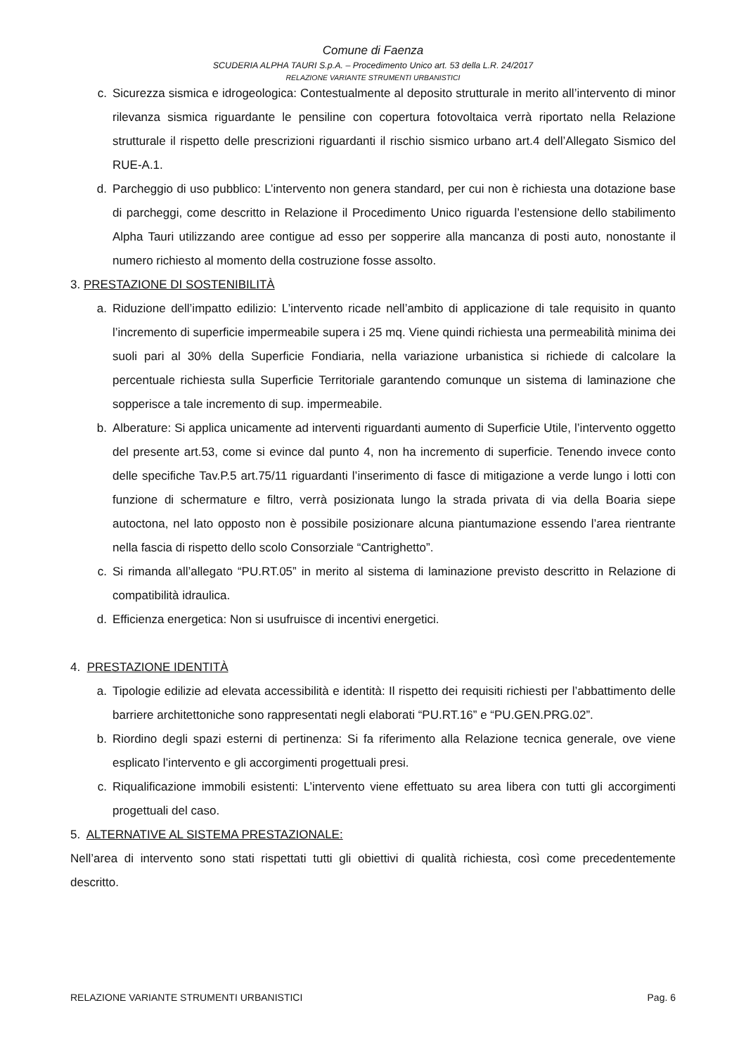Comune di Faenza
SCUDERIA ALPHA TAURI S.p.A. – Procedimento Unico art. 53 della L.R. 24/2017
RELAZIONE VARIANTE STRUMENTI URBANISTICI
c. Sicurezza sismica e idrogeologica: Contestualmente al deposito strutturale in merito all’intervento di minor rilevanza sismica riguardante le pensiline con copertura fotovoltaica verrà riportato nella Relazione strutturale il rispetto delle prescrizioni riguardanti il rischio sismico urbano art.4 dell’Allegato Sismico del RUE-A.1.
d. Parcheggio di uso pubblico: L’intervento non genera standard, per cui non è richiesta una dotazione base di parcheggi, come descritto in Relazione il Procedimento Unico riguarda l’estensione dello stabilimento Alpha Tauri utilizzando aree contigue ad esso per sopperire alla mancanza di posti auto, nonostante il numero richiesto al momento della costruzione fosse assolto.
3. PRESTAZIONE DI SOSTENIBILITÀ
a. Riduzione dell’impatto edilizio: L’intervento ricade nell’ambito di applicazione di tale requisito in quanto l’incremento di superficie impermeabile supera i 25 mq. Viene quindi richiesta una permeabilità minima dei suoli pari al 30% della Superficie Fondiaria, nella variazione urbanistica si richiede di calcolare la percentuale richiesta sulla Superficie Territoriale garantendo comunque un sistema di laminazione che sopperisce a tale incremento di sup. impermeabile.
b. Alberature: Si applica unicamente ad interventi riguardanti aumento di Superficie Utile, l’intervento oggetto del presente art.53, come si evince dal punto 4, non ha incremento di superficie. Tenendo invece conto delle specifiche Tav.P.5 art.75/11 riguardanti l’inserimento di fasce di mitigazione a verde lungo i lotti con funzione di schermature e filtro, verrà posizionata lungo la strada privata di via della Boaria siepe autoctona, nel lato opposto non è possibile posizionare alcuna piantumazione essendo l’area rientrante nella fascia di rispetto dello scolo Consorziale “Cantrighetto”.
c. Si rimanda all’allegato “PU.RT.05” in merito al sistema di laminazione previsto descritto in Relazione di compatibilità idraulica.
d. Efficienza energetica: Non si usufruisce di incentivi energetici.
4. PRESTAZIONE IDENTITÀ
a. Tipologie edilizie ad elevata accessibilità e identità: Il rispetto dei requisiti richiesti per l’abbattimento delle barriere architettoniche sono rappresentati negli elaborati “PU.RT.16” e “PU.GEN.PRG.02”.
b. Riordino degli spazi esterni di pertinenza: Si fa riferimento alla Relazione tecnica generale, ove viene esplicato l’intervento e gli accorgimenti progettuali presi.
c. Riqualificazione immobili esistenti: L’intervento viene effettuato su area libera con tutti gli accorgimenti progettuali del caso.
5. ALTERNATIVE AL SISTEMA PRESTAZIONALE:
Nell’area di intervento sono stati rispettati tutti gli obiettivi di qualità richiesta, così come precedentemente descritto.
RELAZIONE VARIANTE STRUMENTI URBANISTICI Pag. 6